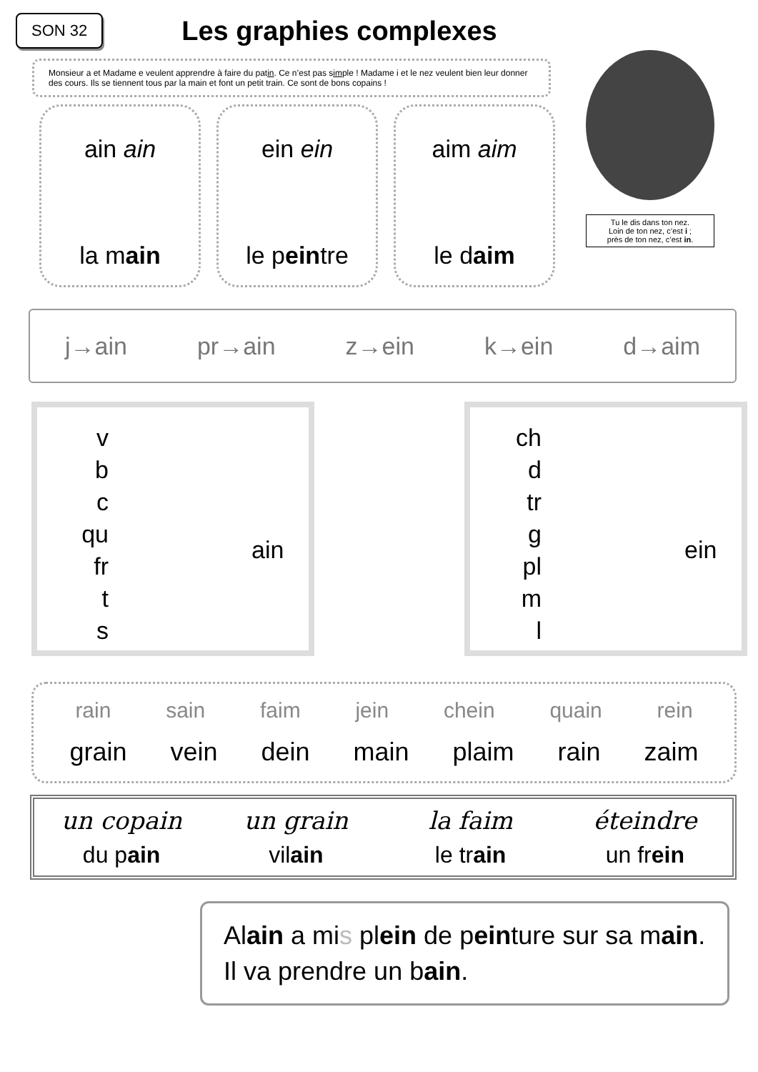SON 32
Les graphies complexes
Monsieur a et Madame e veulent apprendre à faire du patin. Ce n’est pas simple ! Madame i et le nez veulent bien leur donner des cours. Ils se tiennent tous par la main et font un petit train. Ce sont de bons copains !
Tu le dis dans ton nez.
Loin de ton nez, c’est i ;
près de ton nez, c’est in.
ain ain
la main
ein ein
le peintre
aim aim
le daim
j→ain pr→ain z→ein k→ein d→aim
v
b
c
qu
fr
t
s
ain
ch
d
tr
g
pl
m
l
ein
rain sain faim jein chein quain rein
grain vein dein main plaim rain zaim
un copain
du pain
un grain
vilain
la faim
le train
éteindre
un frein
Alain a mis plein de peinture sur sa main. Il va prendre un bain.